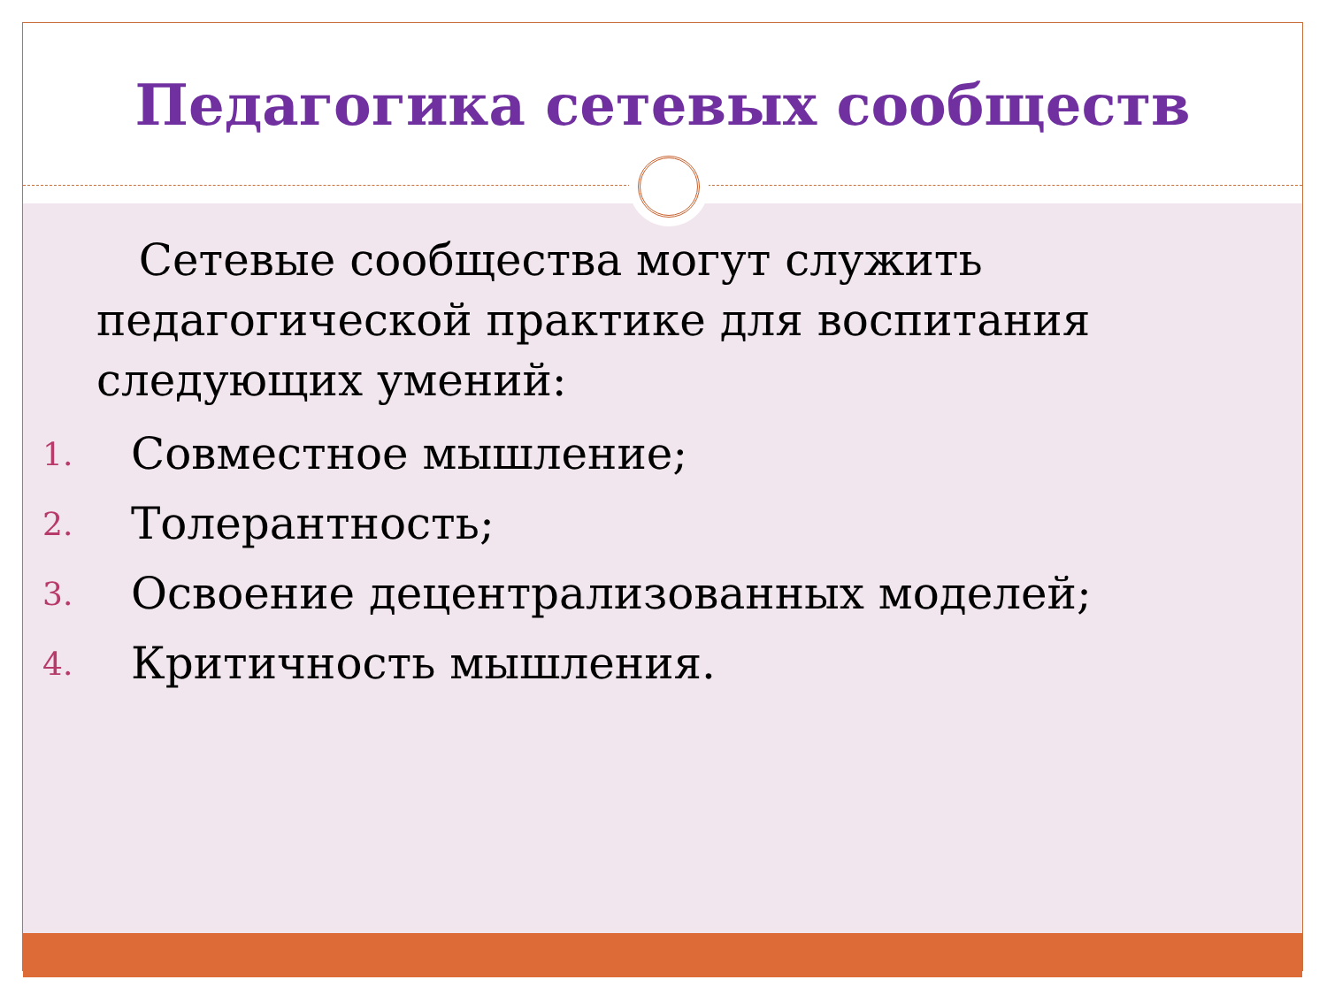Педагогика сетевых сообществ
Сетевые сообщества могут служить педагогической практике для воспитания следующих умений:
1. Совместное мышление;
2. Толерантность;
3. Освоение децентрализованных моделей;
4. Критичность мышления.